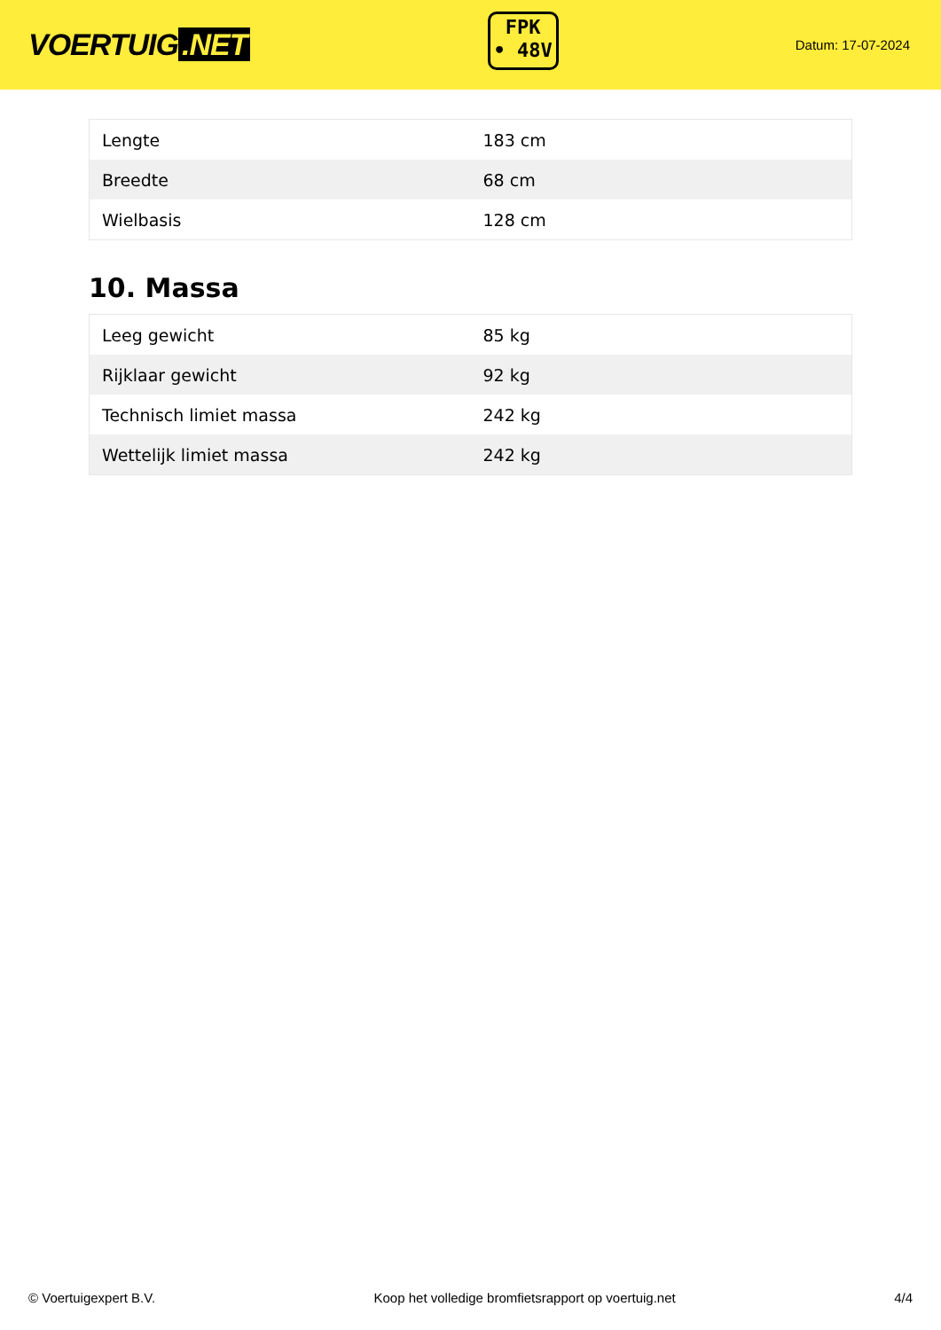VOERTUIG.NET
FPK
• 48V
Datum: 17-07-2024
| Lengte | 183 cm |
| Breedte | 68 cm |
| Wielbasis | 128 cm |
10. Massa
| Leeg gewicht | 85 kg |
| Rijklaar gewicht | 92 kg |
| Technisch limiet massa | 242 kg |
| Wettelijk limiet massa | 242 kg |
© Voertuigexpert B.V. Koop het volledige bromfietsrapport op voertuig.net 4/4